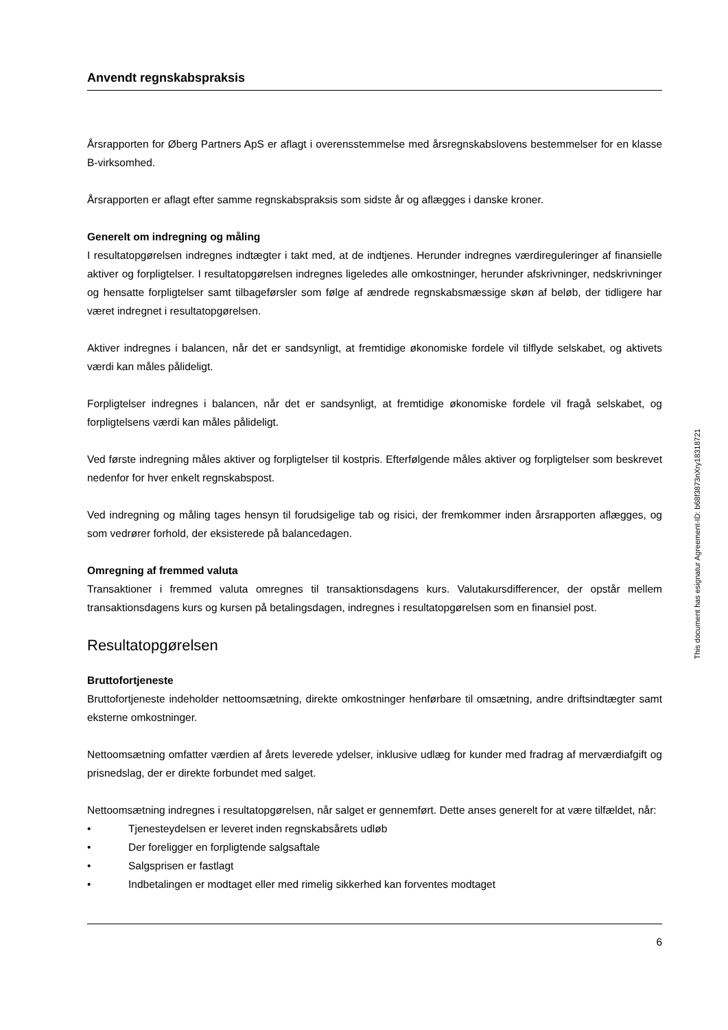Anvendt regnskabspraksis
Årsrapporten for Øberg Partners ApS er aflagt i overensstemmelse med årsregnskabslovens bestemmelser for en klasse B-virksomhed.
Årsrapporten er aflagt efter samme regnskabspraksis som sidste år og aflægges i danske kroner.
Generelt om indregning og måling
I resultatopgørelsen indregnes indtægter i takt med, at de indtjenes. Herunder indregnes værdireguleringer af finansielle aktiver og forpligtelser. I resultatopgørelsen indregnes ligeledes alle omkostninger, herunder afskrivninger, nedskrivninger og hensatte forpligtelser samt tilbageførsler som følge af ændrede regnskabsmæssige skøn af beløb, der tidligere har været indregnet i resultatopgørelsen.
Aktiver indregnes i balancen, når det er sandsynligt, at fremtidige økonomiske fordele vil tilflyde selskabet, og aktivets værdi kan måles pålideligt.
Forpligtelser indregnes i balancen, når det er sandsynligt, at fremtidige økonomiske fordele vil fragå selskabet, og forpligtelsens værdi kan måles pålideligt.
Ved første indregning måles aktiver og forpligtelser til kostpris. Efterfølgende måles aktiver og forpligtelser som beskrevet nedenfor for hver enkelt regnskabspost.
Ved indregning og måling tages hensyn til forudsigelige tab og risici, der fremkommer inden årsrapporten aflægges, og som vedrører forhold, der eksisterede på balancedagen.
Omregning af fremmed valuta
Transaktioner i fremmed valuta omregnes til transaktionsdagens kurs. Valutakursdifferencer, der opstår mellem transaktionsdagens kurs og kursen på betalingsdagen, indregnes i resultatopgørelsen som en finansiel post.
Resultatopgørelsen
Bruttofortjeneste
Bruttofortjeneste indeholder nettoomsætning, direkte omkostninger henførbare til omsætning, andre driftsindtægter samt eksterne omkostninger.
Nettoomsætning omfatter værdien af årets leverede ydelser, inklusive udlæg for kunder med fradrag af merværdiafgift og prisnedslag, der er direkte forbundet med salget.
Nettoomsætning indregnes i resultatopgørelsen, når salget er gennemført. Dette anses generelt for at være tilfældet, når:
• Tjenesteydelsen er leveret inden regnskabsårets udløb
• Der foreligger en forpligtende salgsaftale
• Salgsprisen er fastlagt
• Indbetalingen er modtaget eller med rimelig sikkerhed kan forventes modtaget
6
This document has esignatur Agreement-ID: b68f3873nXry18318721